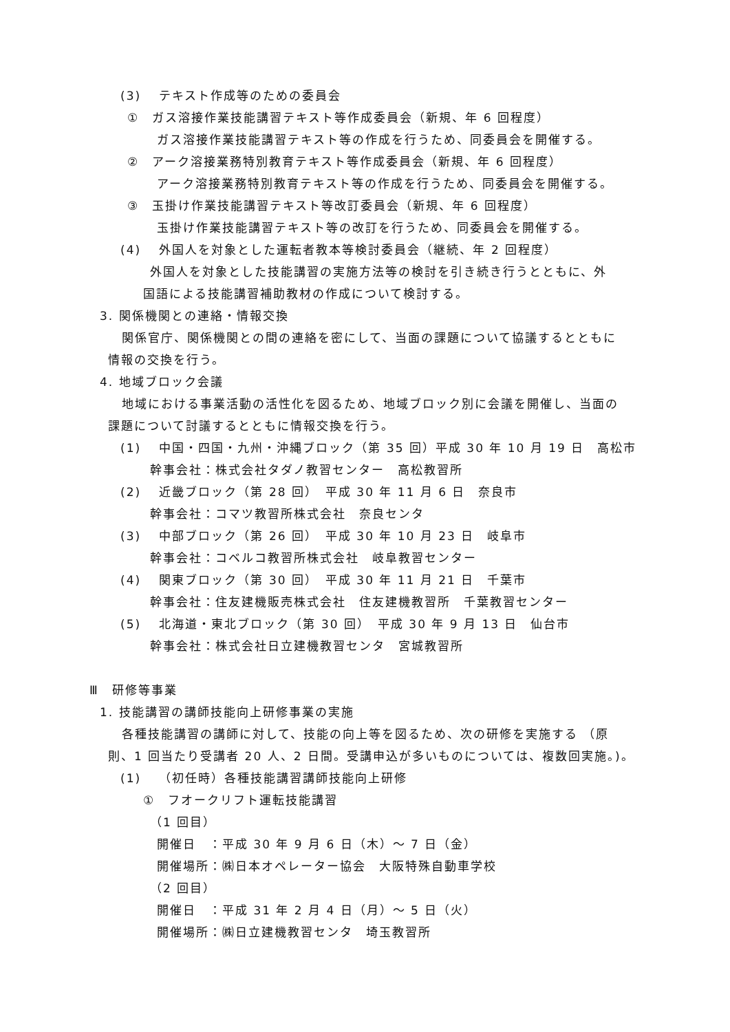(3)　 テキスト作成等のための委員会
①　ガス溶接作業技能講習テキスト等作成委員会（新規、年 6 回程度）
ガス溶接作業技能講習テキスト等の作成を行うため、同委員会を開催する。
②　アーク溶接業務特別教育テキスト等作成委員会（新規、年 6 回程度）
アーク溶接業務特別教育テキスト等の作成を行うため、同委員会を開催する。
③　玉掛け作業技能講習テキスト等改訂委員会（新規、年 6 回程度）
玉掛け作業技能講習テキスト等の改訂を行うため、同委員会を開催する。
(4)　 外国人を対象とした運転者教本等検討委員会（継続、年 2 回程度）
外国人を対象とした技能講習の実施方法等の検討を引き続き行うとともに、外
国語による技能講習補助教材の作成について検討する。
3. 関係機関との連絡・情報交換
関係官庁、関係機関との間の連絡を密にして、当面の課題について協議するとともに
情報の交換を行う。
4. 地域ブロック会議
地域における事業活動の活性化を図るため、地域ブロック別に会議を開催し、当面の
課題について討議するとともに情報交換を行う。
(1)　 中国・四国・九州・沖縄ブロック（第 35 回）平成 30 年 10 月 19 日　高松市
幹事会社：株式会社タダノ教習センター　高松教習所
(2)　 近畿ブロック（第 28 回）　平成 30 年 11 月 6 日　奈良市
幹事会社：コマツ教習所株式会社　奈良センタ
(3)　 中部ブロック（第 26 回）　平成 30 年 10 月 23 日　岐阜市
幹事会社：コベルコ教習所株式会社　岐阜教習センター
(4)　 関東ブロック（第 30 回）　平成 30 年 11 月 21 日　千葉市
幹事会社：住友建機販売株式会社　住友建機教習所　千葉教習センター
(5)　 北海道・東北ブロック（第 30 回）　平成 30 年 9 月 13 日　仙台市
幹事会社：株式会社日立建機教習センタ　宮城教習所
Ⅲ　研修等事業
1. 技能講習の講師技能向上研修事業の実施
各種技能講習の講師に対して、技能の向上等を図るため、次の研修を実施する （原
則、1 回当たり受講者 20 人、2 日間。受講申込が多いものについては、複数回実施。)。
(1)　 （初任時）各種技能講習講師技能向上研修
①　フオークリフト運転技能講習
（1 回目）
開催日　：平成 30 年 9 月 6 日（木）～ 7 日（金）
開催場所：㈱日本オペレーター協会　大阪特殊自動車学校
（2 回目）
開催日　：平成 31 年 2 月 4 日（月）～ 5 日（火）
開催場所：㈱日立建機教習センタ　埼玉教習所